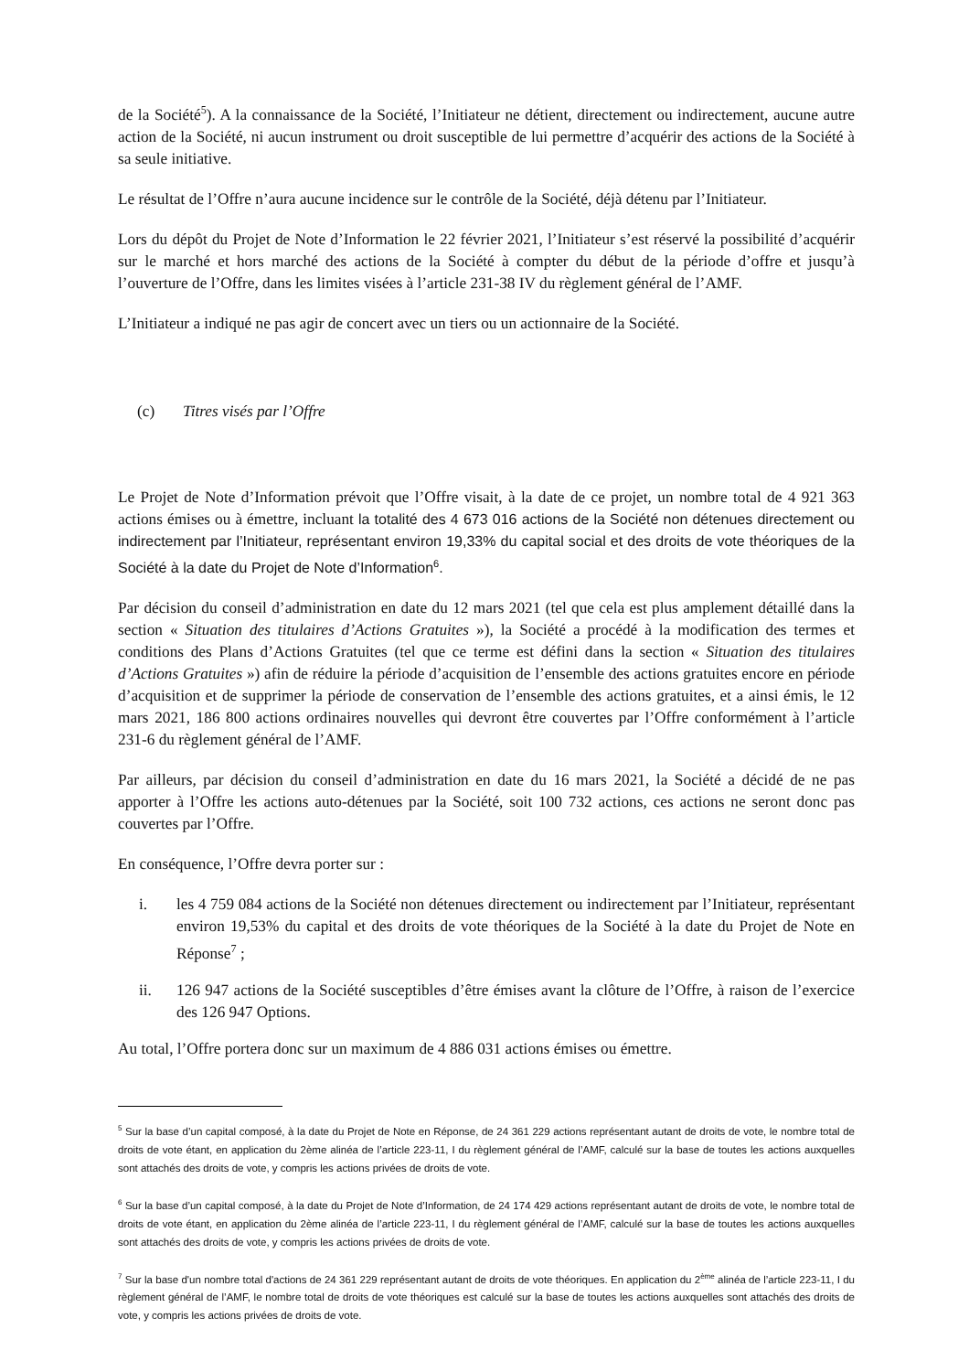de la Société<sup>5</sup>). A la connaissance de la Société, l’Initiateur ne détient, directement ou indirectement, aucune autre action de la Société, ni aucun instrument ou droit susceptible de lui permettre d’acquérir des actions de la Société à sa seule initiative.
Le résultat de l’Offre n’aura aucune incidence sur le contrôle de la Société, déjà détenu par l’Initiateur.
Lors du dépôt du Projet de Note d’Information le 22 février 2021, l’Initiateur s’est réservé la possibilité d’acquérir sur le marché et hors marché des actions de la Société à compter du début de la période d’offre et jusqu’à l’ouverture de l’Offre, dans les limites visées à l’article 231-38 IV du règlement général de l’AMF.
L’Initiateur a indiqué ne pas agir de concert avec un tiers ou un actionnaire de la Société.
(c) Titres visés par l’Offre
Le Projet de Note d’Information prévoit que l’Offre visait, à la date de ce projet, un nombre total de 4 921 363 actions émises ou à émettre, incluant la totalité des 4 673 016 actions de la Société non détenues directement ou indirectement par l’Initiateur, représentant environ 19,33% du capital social et des droits de vote théoriques de la Société à la date du Projet de Note d’Information<sup>6</sup>.
Par décision du conseil d’administration en date du 12 mars 2021 (tel que cela est plus amplement détaillé dans la section « Situation des titulaires d’Actions Gratuites »), la Société a procédé à la modification des termes et conditions des Plans d’Actions Gratuites (tel que ce terme est défini dans la section « Situation des titulaires d’Actions Gratuites ») afin de réduire la période d’acquisition de l’ensemble des actions gratuites encore en période d’acquisition et de supprimer la période de conservation de l’ensemble des actions gratuites, et a ainsi émis, le 12 mars 2021, 186 800 actions ordinaires nouvelles qui devront être couvertes par l’Offre conformément à l’article 231-6 du règlement général de l’AMF.
Par ailleurs, par décision du conseil d’administration en date du 16 mars 2021, la Société a décidé de ne pas apporter à l’Offre les actions auto-détenues par la Société, soit 100 732 actions, ces actions ne seront donc pas couvertes par l’Offre.
En conséquence, l’Offre devra porter sur :
i. les 4 759 084 actions de la Société non détenues directement ou indirectement par l’Initiateur, représentant environ 19,53% du capital et des droits de vote théoriques de la Société à la date du Projet de Note en Réponse<sup>7</sup> ;
ii. 126 947 actions de la Société susceptibles d’être émises avant la clôture de l’Offre, à raison de l’exercice des 126 947 Options.
Au total, l’Offre portera donc sur un maximum de 4 886 031 actions émises ou émettre.
<sup>5</sup> Sur la base d’un capital composé, à la date du Projet de Note en Réponse, de 24 361 229 actions représentant autant de droits de vote, le nombre total de droits de vote étant, en application du 2ème alinéa de l’article 223-11, I du règlement général de l’AMF, calculé sur la base de toutes les actions auxquelles sont attachés des droits de vote, y compris les actions privées de droits de vote.
<sup>6</sup> Sur la base d’un capital composé, à la date du Projet de Note d’Information, de 24 174 429 actions représentant autant de droits de vote, le nombre total de droits de vote étant, en application du 2ème alinéa de l’article 223-11, I du règlement général de l’AMF, calculé sur la base de toutes les actions auxquelles sont attachés des droits de vote, y compris les actions privées de droits de vote.
<sup>7</sup> Sur la base d'un nombre total d'actions de 24 361 229 représentant autant de droits de vote théoriques. En application du 2<sup>ème</sup> alinéa de l’article 223-11, I du règlement général de l’AMF, le nombre total de droits de vote théoriques est calculé sur la base de toutes les actions auxquelles sont attachés des droits de vote, y compris les actions privées de droits de vote.